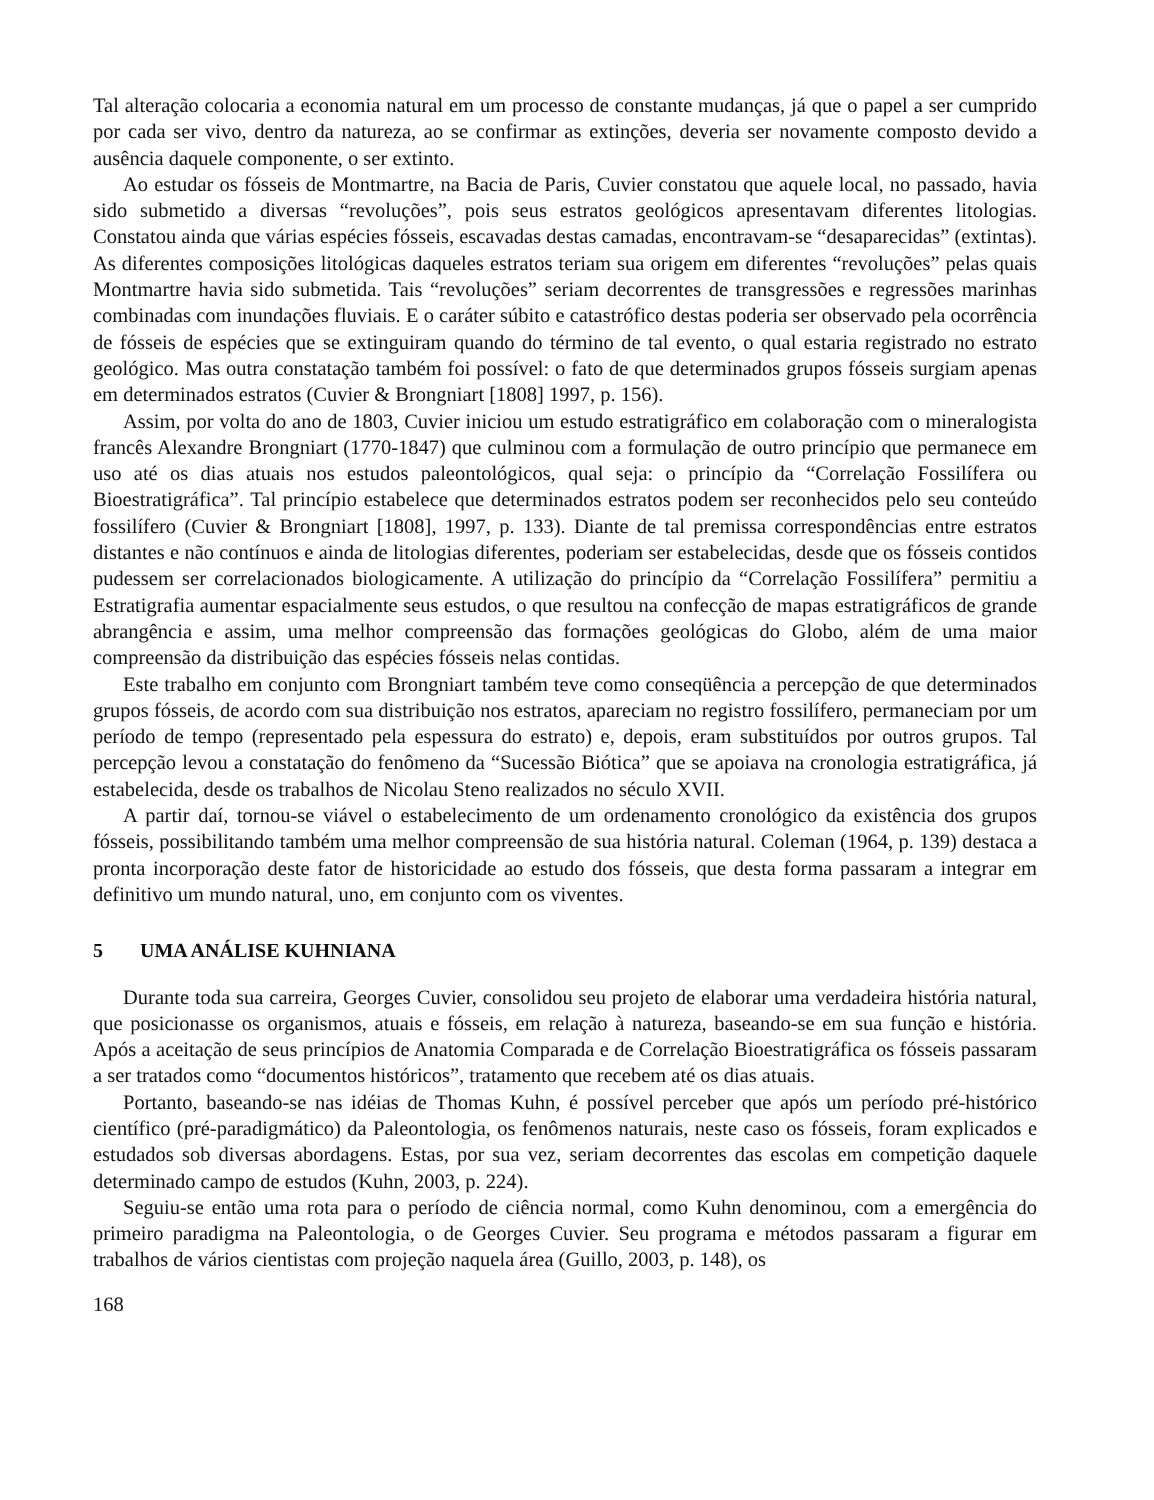Tal alteração colocaria a economia natural em um processo de constante mudanças, já que o papel a ser cumprido por cada ser vivo, dentro da natureza, ao se confirmar as extinções, deveria ser novamente composto devido a ausência daquele componente, o ser extinto.
Ao estudar os fósseis de Montmartre, na Bacia de Paris, Cuvier constatou que aquele local, no passado, havia sido submetido a diversas “revoluções”, pois seus estratos geológicos apresentavam diferentes litologias. Constatou ainda que várias espécies fósseis, escavadas destas camadas, encontravam-se “desaparecidas” (extintas). As diferentes composições litológicas daqueles estratos teriam sua origem em diferentes “revoluções” pelas quais Montmartre havia sido submetida. Tais “revoluções” seriam decorrentes de transgressões e regressões marinhas combinadas com inundações fluviais. E o caráter súbito e catastrófico destas poderia ser observado pela ocorrência de fósseis de espécies que se extinguiram quando do término de tal evento, o qual estaria registrado no estrato geológico. Mas outra constatação também foi possível: o fato de que determinados grupos fósseis surgiam apenas em determinados estratos (Cuvier & Brongniart [1808] 1997, p. 156).
Assim, por volta do ano de 1803, Cuvier iniciou um estudo estratigráfico em colaboração com o mineralogista francês Alexandre Brongniart (1770-1847) que culminou com a formulação de outro princípio que permanece em uso até os dias atuais nos estudos paleontológicos, qual seja: o princípio da “Correlação Fossilífera ou Bioestratigráfica”. Tal princípio estabelece que determinados estratos podem ser reconhecidos pelo seu conteúdo fossilífero (Cuvier & Brongniart [1808], 1997, p. 133). Diante de tal premissa correspondências entre estratos distantes e não contínuos e ainda de litologias diferentes, poderiam ser estabelecidas, desde que os fósseis contidos pudessem ser correlacionados biologicamente. A utilização do princípio da “Correlação Fossilífera” permitiu a Estratigrafia aumentar espacialmente seus estudos, o que resultou na confecção de mapas estratigráficos de grande abrangência e assim, uma melhor compreensão das formações geológicas do Globo, além de uma maior compreensão da distribuição das espécies fósseis nelas contidas.
Este trabalho em conjunto com Brongniart também teve como conseqüência a percepção de que determinados grupos fósseis, de acordo com sua distribuição nos estratos, apareciam no registro fossilífero, permaneciam por um período de tempo (representado pela espessura do estrato) e, depois, eram substituídos por outros grupos. Tal percepção levou a constatação do fenômeno da “Sucessão Biótica” que se apoiava na cronologia estratigráfica, já estabelecida, desde os trabalhos de Nicolau Steno realizados no século XVII.
A partir daí, tornou-se viável o estabelecimento de um ordenamento cronológico da existência dos grupos fósseis, possibilitando também uma melhor compreensão de sua história natural. Coleman (1964, p. 139) destaca a pronta incorporação deste fator de historicidade ao estudo dos fósseis, que desta forma passaram a integrar em definitivo um mundo natural, uno, em conjunto com os viventes.
5 UMA ANÁLISE KUHNIANA
Durante toda sua carreira, Georges Cuvier, consolidou seu projeto de elaborar uma verdadeira história natural, que posicionasse os organismos, atuais e fósseis, em relação à natureza, baseando-se em sua função e história. Após a aceitação de seus princípios de Anatomia Comparada e de Correlação Bioestratigráfica os fósseis passaram a ser tratados como “documentos históricos”, tratamento que recebem até os dias atuais.
Portanto, baseando-se nas idéias de Thomas Kuhn, é possível perceber que após um período pré-histórico científico (pré-paradigmático) da Paleontologia, os fenômenos naturais, neste caso os fósseis, foram explicados e estudados sob diversas abordagens. Estas, por sua vez, seriam decorrentes das escolas em competição daquele determinado campo de estudos (Kuhn, 2003, p. 224).
Seguiu-se então uma rota para o período de ciência normal, como Kuhn denominou, com a emergência do primeiro paradigma na Paleontologia, o de Georges Cuvier. Seu programa e métodos passaram a figurar em trabalhos de vários cientistas com projeção naquela área (Guillo, 2003, p. 148), os
168